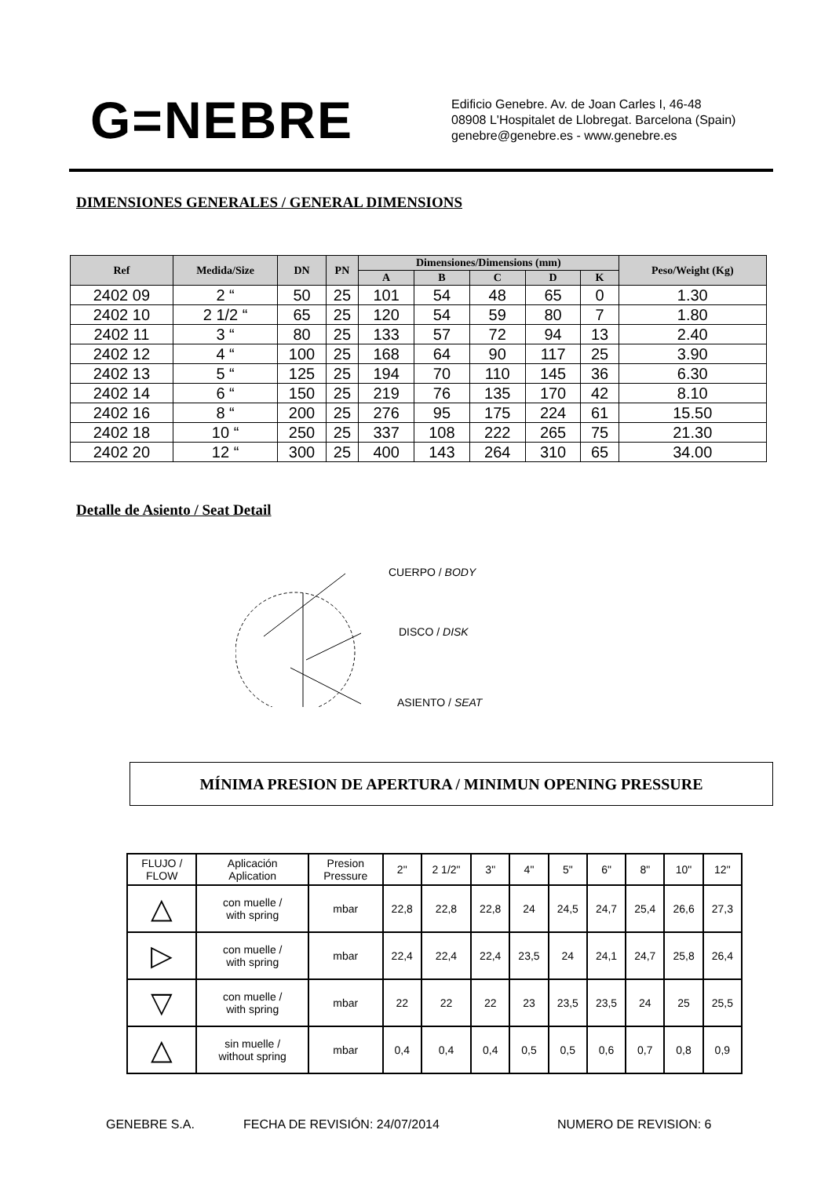G=NEBRE
Edificio Genebre. Av. de Joan Carles I, 46-48
08908 L'Hospitalet de Llobregat. Barcelona (Spain)
genebre@genebre.es - www.genebre.es
DIMENSIONES GENERALES / GENERAL DIMENSIONS
| Ref | Medida/Size | DN | PN | Dimensiones/Dimensions (mm) | | | | | Peso/Weight (Kg) |
| --- | --- | --- | --- | --- | --- | --- | --- | --- | --- |
| | | | | A | B | C | D | K | |
| 2402 09 | 2 “ | 50 | 25 | 101 | 54 | 48 | 65 | 0 | 1.30 |
| 2402 10 | 2 1/2 “ | 65 | 25 | 120 | 54 | 59 | 80 | 7 | 1.80 |
| 2402 11 | 3 “ | 80 | 25 | 133 | 57 | 72 | 94 | 13 | 2.40 |
| 2402 12 | 4 “ | 100 | 25 | 168 | 64 | 90 | 117 | 25 | 3.90 |
| 2402 13 | 5 “ | 125 | 25 | 194 | 70 | 110 | 145 | 36 | 6.30 |
| 2402 14 | 6 “ | 150 | 25 | 219 | 76 | 135 | 170 | 42 | 8.10 |
| 2402 16 | 8 “ | 200 | 25 | 276 | 95 | 175 | 224 | 61 | 15.50 |
| 2402 18 | 10 “ | 250 | 25 | 337 | 108 | 222 | 265 | 75 | 21.30 |
| 2402 20 | 12 “ | 300 | 25 | 400 | 143 | 264 | 310 | 65 | 34.00 |
Detalle de Asiento / Seat Detail
CUERPO / BODY
DISCO / DISK
ASIENTO / SEAT
MÍNIMA PRESION DE APERTURA / MINIMUN OPENING PRESSURE
| FLUJO / FLOW | Aplicación Aplication | Presion Pressure | 2" | 2 1/2" | 3" | 4" | 5" | 6" | 8" | 10" | 12" |
| △ | con muelle / with spring | mbar | 22,8 | 22,8 | 22,8 | 24 | 24,5 | 24,7 | 25,4 | 26,6 | 27,3 |
| ▷ | con muelle / with spring | mbar | 22,4 | 22,4 | 22,4 | 23,5 | 24 | 24,1 | 24,7 | 25,8 | 26,4 |
| ▽ | con muelle / with spring | mbar | 22 | 22 | 22 | 23 | 23,5 | 23,5 | 24 | 25 | 25,5 |
| △ | sin muelle / without spring | mbar | 0,4 | 0,4 | 0,4 | 0,5 | 0,5 | 0,6 | 0,7 | 0,8 | 0,9 |
GENEBRE S.A. FECHA DE REVISIÓN: 24/07/2014 NUMERO DE REVISION: 6